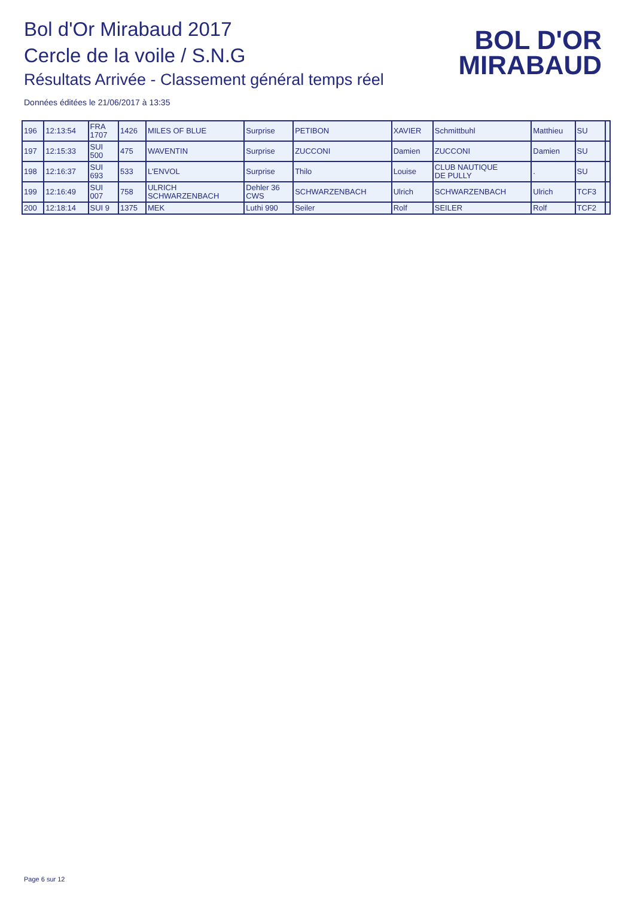Bol d'Or Mirabaud 2017
Cercle de la voile / S.N.G
Résultats Arrivée - Classement général temps réel
Données éditées le 21/06/2017 à 13:35
BOL D'OR
MIRABAUD
| 196 | 12:13:54 | FRA 1707 | 1426 | MILES OF BLUE | Surprise | PETIBON | XAVIER | Schmittbuhl | Matthieu | SU | |
| 197 | 12:15:33 | SUI 500 | 475 | WAVENTIN | Surprise | ZUCCONI | Damien | ZUCCONI | Damien | SU | |
| 198 | 12:16:37 | SUI 693 | 533 | L'ENVOL | Surprise | Thilo | Louise | CLUB NAUTIQUE DE PULLY | . | SU | |
| 199 | 12:16:49 | SUI 007 | 758 | ULRICH SCHWARZENBACH | Dehler 36 CWS | SCHWARZENBACH | Ulrich | SCHWARZENBACH | Ulrich | TCF3 | |
| 200 | 12:18:14 | SUI 9 | 1375 | MEK | Luthi 990 | Seiler | Rolf | SEILER | Rolf | TCF2 | |
Page 6 sur 12